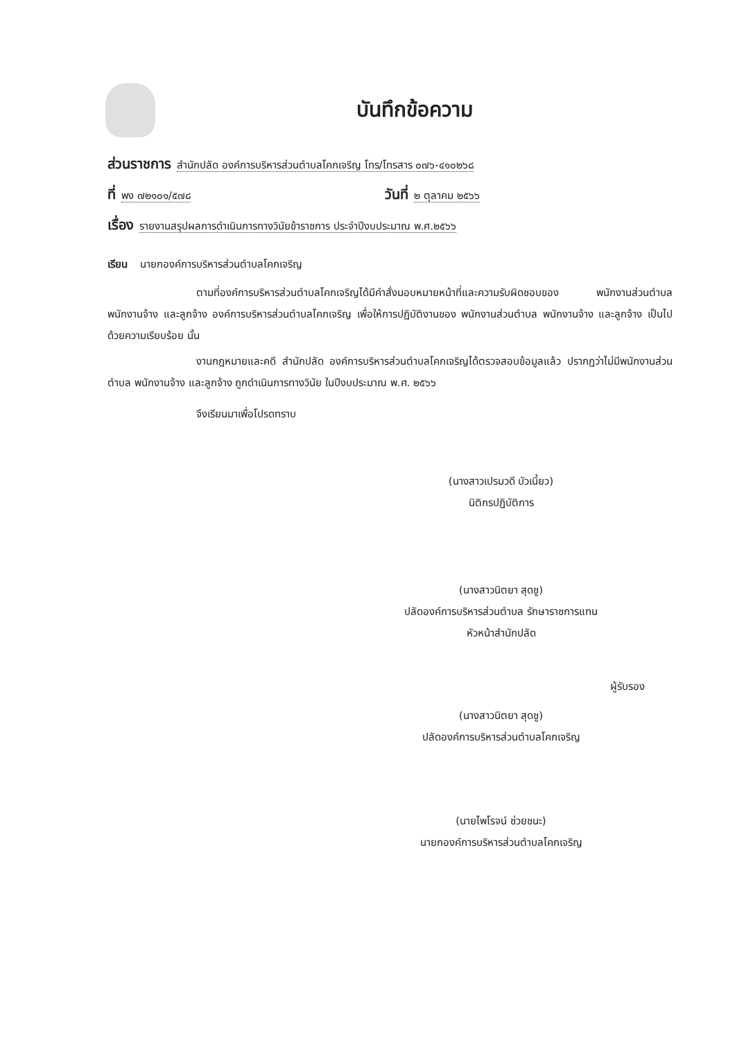บันทึกข้อความ
ส่วนราชการ สำนักปลัด องค์การบริหารส่วนตำบลโคกเจริญ โทร/โทรสาร ๐๗๖-๔๑๐๒๖๘
ที่ พง ๗๒๑๐๑/๕๗๘
วันที่ ๒ ตุลาคม ๒๕๖๖
เรื่อง รายงานสรุปผลการดำเนินการทางวินัยข้าราชการ ประจำปีงบประมาณ พ.ศ.๒๕๖๖
เรียน นายกองค์การบริหารส่วนตำบลโคกเจริญ
ตามที่องค์การบริหารส่วนตำบลโคกเจริญได้มีคำสั่งมอบหมายหน้าที่และความรับผิดชอบของ พนักงานส่วนตำบล พนักงานจ้าง และลูกจ้าง องค์การบริหารส่วนตำบลโคกเจริญ เพื่อให้การปฏิบัติงานของ พนักงานส่วนตำบล พนักงานจ้าง และลูกจ้าง เป็นไปด้วยความเรียบร้อย นั้น
งานกฎหมายและคดี สำนักปลัด องค์การบริหารส่วนตำบลโคกเจริญได้ตรวจสอบข้อมูลแล้ว ปรากฏว่าไม่มีพนักงานส่วนตำบล พนักงานจ้าง และลูกจ้าง ถูกดำเนินการทางวินัย ในปีงบประมาณ พ.ศ. ๒๕๖๖
จึงเรียนมาเพื่อโปรดทราบ
(นางสาวเปรมวดี บัวเนี้ยว)
นิติกรปฏิบัติการ
(นางสาวนิตยา สุดชู)
ปลัดองค์การบริหารส่วนตำบล รักษาราชการแทน
หัวหน้าสำนักปลัด
ผู้รับรอง
(นางสาวนิตยา สุดชู)
ปลัดองค์การบริหารส่วนตำบลโคกเจริญ
(นายไพโรจน์ ช่วยชนะ)
นายกองค์การบริหารส่วนตำบลโคกเจริญ